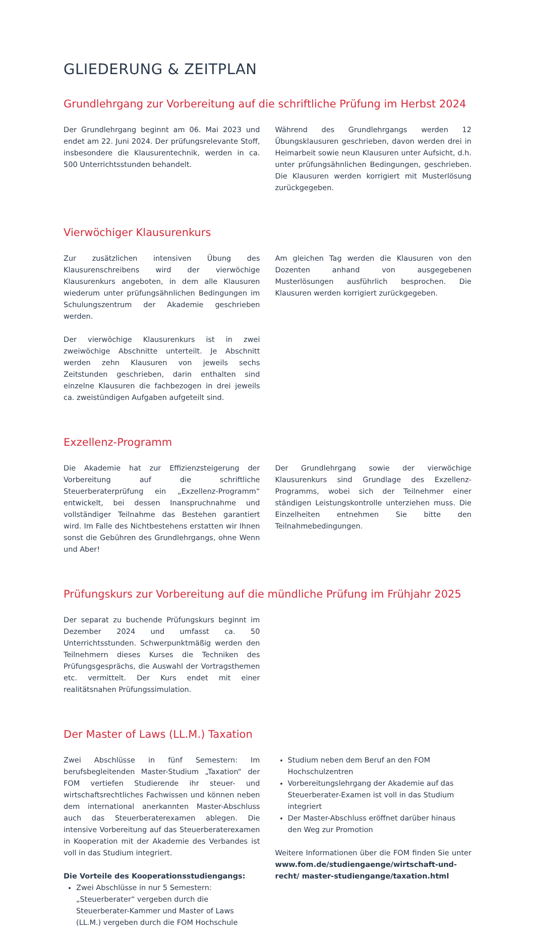GLIEDERUNG & ZEITPLAN
Grundlehrgang zur Vorbereitung auf die schriftliche Prüfung im Herbst 2024
Der Grundlehrgang beginnt am 06. Mai 2023 und endet am 22. Juni 2024. Der prüfungsrelevante Stoff, insbesondere die Klausurentechnik, werden in ca. 500 Unterrichtsstunden behandelt.
Während des Grundlehrgangs werden 12 Übungsklausuren geschrieben, davon werden drei in Heimarbeit sowie neun Klausuren unter Aufsicht, d.h. unter prüfungsähnlichen Bedingungen, geschrieben. Die Klausuren werden korrigiert mit Musterlösung zurückgegeben.
Vierwöchiger Klausurenkurs
Zur zusätzlichen intensiven Übung des Klausurenschreibens wird der vierwöchige Klausurenkurs angeboten, in dem alle Klausuren wiederum unter prüfungsähnlichen Bedingungen im Schulungszentrum der Akademie geschrieben werden.
Der vierwöchige Klausurenkurs ist in zwei zweiwöchige Abschnitte unterteilt. Je Abschnitt werden zehn Klausuren von jeweils sechs Zeitstunden geschrieben, darin enthalten sind einzelne Klausuren die fachbezogen in drei jeweils ca. zweistündigen Aufgaben aufgeteilt sind.
Am gleichen Tag werden die Klausuren von den Dozenten anhand von ausgegebenen Musterlösungen ausführlich besprochen. Die Klausuren werden korrigiert zurückgegeben.
Exzellenz-Programm
Die Akademie hat zur Effizienzsteigerung der Vorbereitung auf die schriftliche Steuerberaterprüfung ein „Exzellenz-Programm“ entwickelt, bei dessen Inanspruchnahme und vollständiger Teilnahme das Bestehen garantiert wird. Im Falle des Nichtbestehens erstatten wir Ihnen sonst die Gebühren des Grundlehrgangs, ohne Wenn und Aber!
Der Grundlehrgang sowie der vierwöchige Klausurenkurs sind Grundlage des Exzellenz-Programms, wobei sich der Teilnehmer einer ständigen Leistungskontrolle unterziehen muss. Die Einzelheiten entnehmen Sie bitte den Teilnahmebedingungen.
Prüfungskurs zur Vorbereitung auf die mündliche Prüfung im Frühjahr 2025
Der separat zu buchende Prüfungskurs beginnt im Dezember 2024 und umfasst ca. 50 Unterrichtsstunden. Schwerpunktmäßig werden den Teilnehmern dieses Kurses die Techniken des Prüfungsgesprächs, die Auswahl der Vortragsthemen etc. vermittelt. Der Kurs endet mit einer realitätsnahen Prüfungssimulation.
Der Master of Laws (LL.M.) Taxation
Zwei Abschlüsse in fünf Semestern: Im berufsbegleitenden Master-Studium „Taxation“ der FOM vertiefen Studierende ihr steuer- und wirtschaftsrechtliches Fachwissen und können neben dem international anerkannten Master-Abschluss auch das Steuerberaterexamen ablegen. Die intensive Vorbereitung auf das Steuerberaterexamen in Kooperation mit der Akademie des Verbandes ist voll in das Studium integriert.
Die Vorteile des Kooperationsstudiengangs:
Zwei Abschlüsse in nur 5 Semestern: „Steuerberater“ vergeben durch die Steuerberater-Kammer und Master of Laws (LL.M.) vergeben durch die FOM Hochschule
Studium neben dem Beruf an den FOM Hochschulzentren
Vorbereitungslehrgang der Akademie auf das Steuerberater-Examen ist voll in das Studium integriert
Der Master-Abschluss eröffnet darüber hinaus den Weg zur Promotion
Weitere Informationen über die FOM finden Sie unter www.fom.de/studiengaenge/wirtschaft-und-recht/ master-studiengange/taxation.html